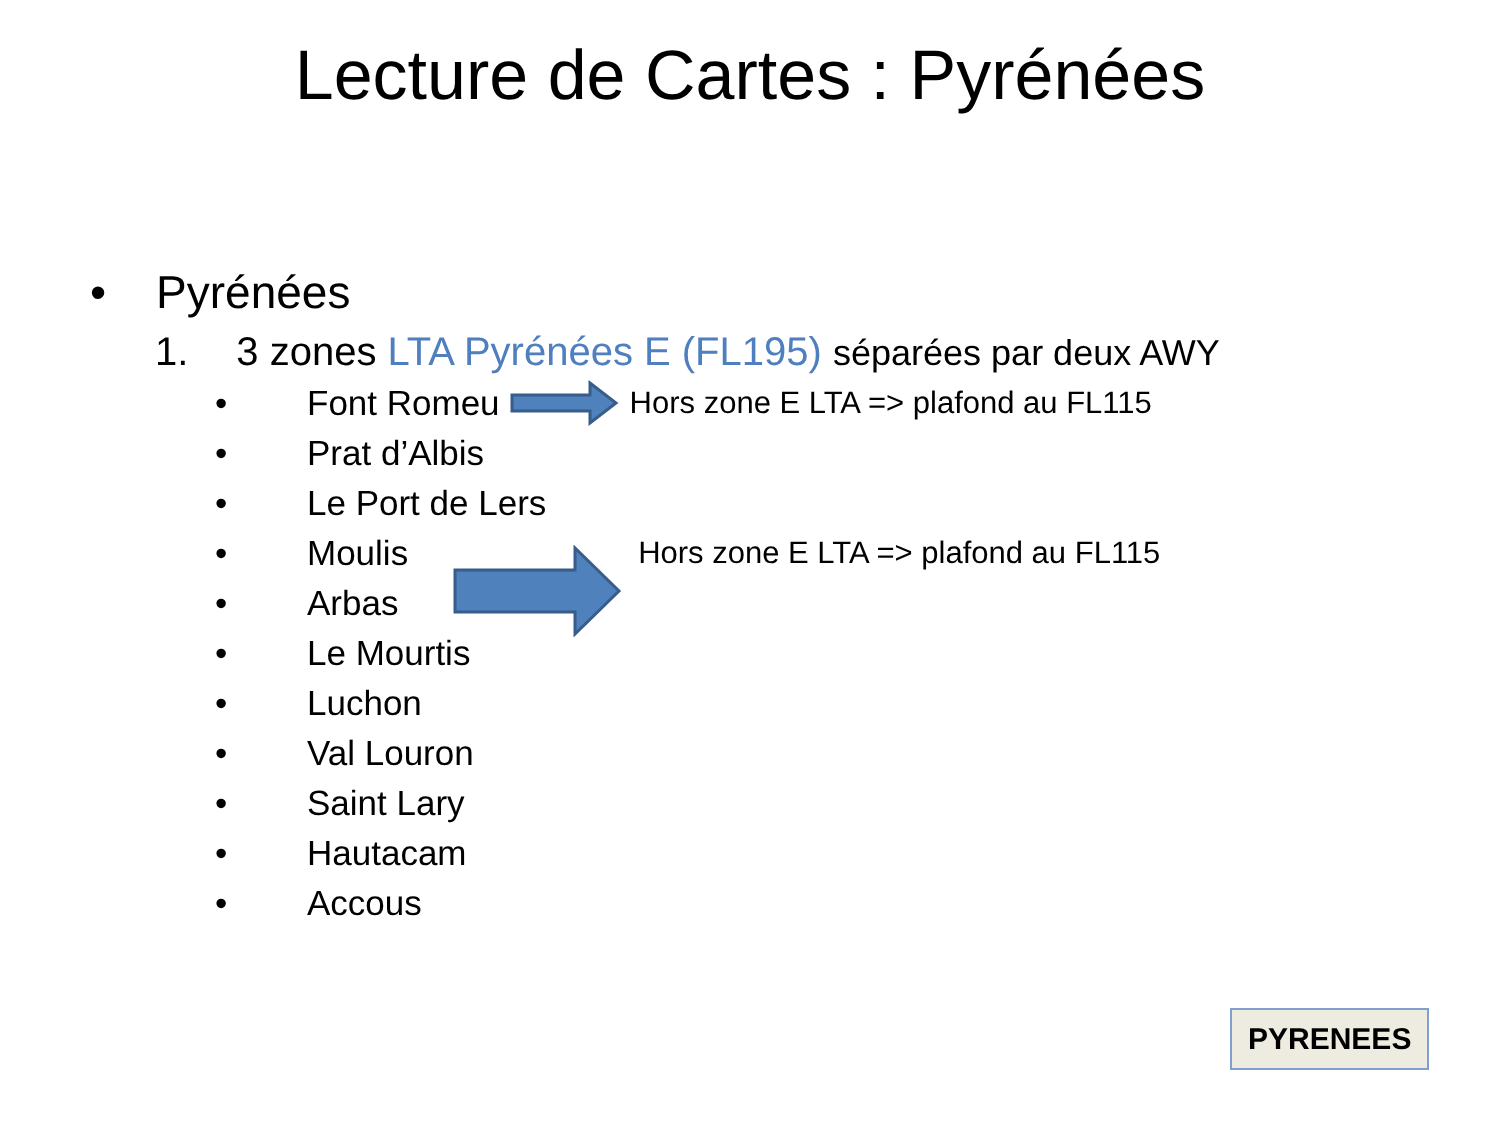Lecture de Cartes : Pyrénées
• Pyrénées
1. 3 zones LTA Pyrénées E (FL195) séparées par deux AWY
• Font Romeu Hors zone E LTA => plafond au FL115
• Prat d’Albis
• Le Port de Lers
• Moulis Hors zone E LTA => plafond au FL115
• Arbas
• Le Mourtis
• Luchon
• Val Louron
• Saint Lary
• Hautacam
• Accous
PYRENEES